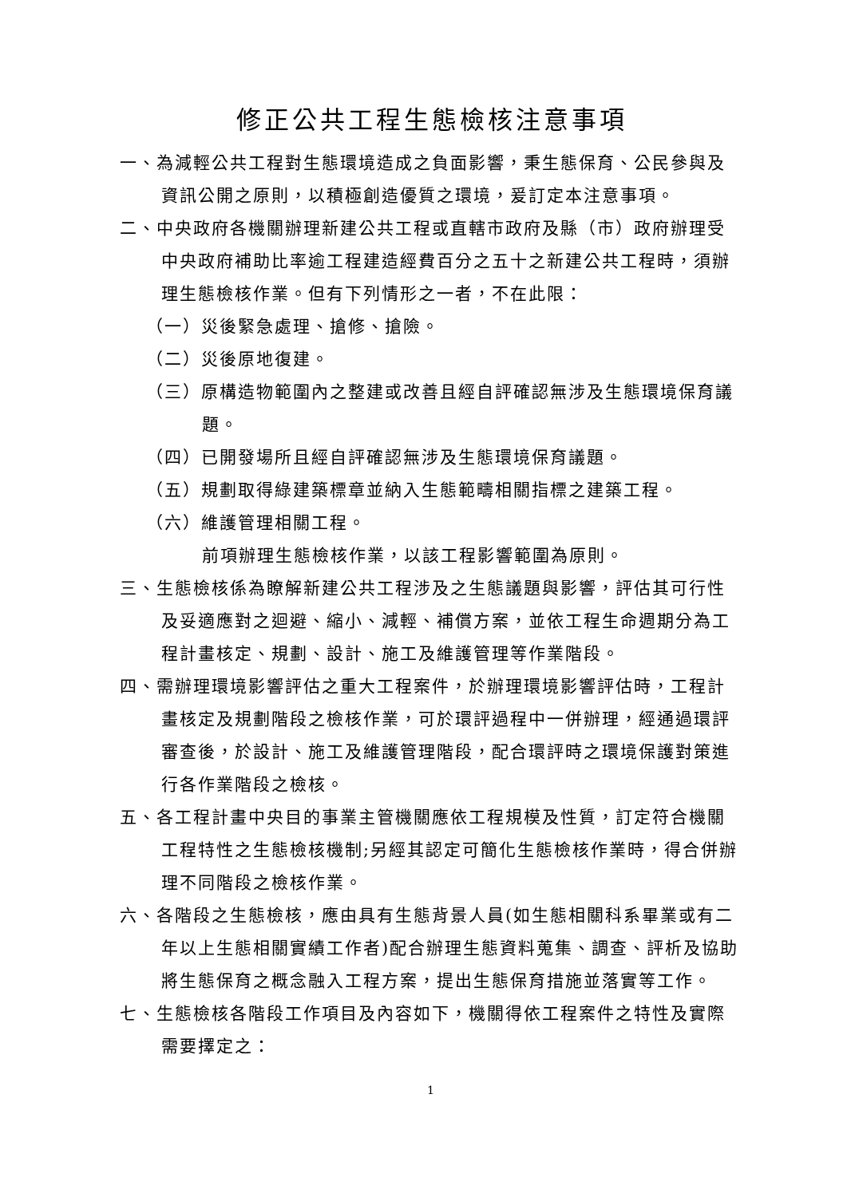修正公共工程生態檢核注意事項
一、為減輕公共工程對生態環境造成之負面影響，秉生態保育、公民參與及資訊公開之原則，以積極創造優質之環境，爰訂定本注意事項。
二、中央政府各機關辦理新建公共工程或直轄市政府及縣（市）政府辦理受中央政府補助比率逾工程建造經費百分之五十之新建公共工程時，須辦理生態檢核作業。但有下列情形之一者，不在此限：
（一）災後緊急處理、搶修、搶險。
（二）災後原地復建。
（三）原構造物範圍內之整建或改善且經自評確認無涉及生態環境保育議題。
（四）已開發場所且經自評確認無涉及生態環境保育議題。
（五）規劃取得綠建築標章並納入生態範疇相關指標之建築工程。
（六）維護管理相關工程。
前項辦理生態檢核作業，以該工程影響範圍為原則。
三、生態檢核係為瞭解新建公共工程涉及之生態議題與影響，評估其可行性及妥適應對之迴避、縮小、減輕、補償方案，並依工程生命週期分為工程計畫核定、規劃、設計、施工及維護管理等作業階段。
四、需辦理環境影響評估之重大工程案件，於辦理環境影響評估時，工程計畫核定及規劃階段之檢核作業，可於環評過程中一併辦理，經通過環評審查後，於設計、施工及維護管理階段，配合環評時之環境保護對策進行各作業階段之檢核。
五、各工程計畫中央目的事業主管機關應依工程規模及性質，訂定符合機關工程特性之生態檢核機制;另經其認定可簡化生態檢核作業時，得合併辦理不同階段之檢核作業。
六、各階段之生態檢核，應由具有生態背景人員(如生態相關科系畢業或有二年以上生態相關實績工作者)配合辦理生態資料蒐集、調查、評析及協助將生態保育之概念融入工程方案，提出生態保育措施並落實等工作。
七、生態檢核各階段工作項目及內容如下，機關得依工程案件之特性及實際需要擇定之：
1